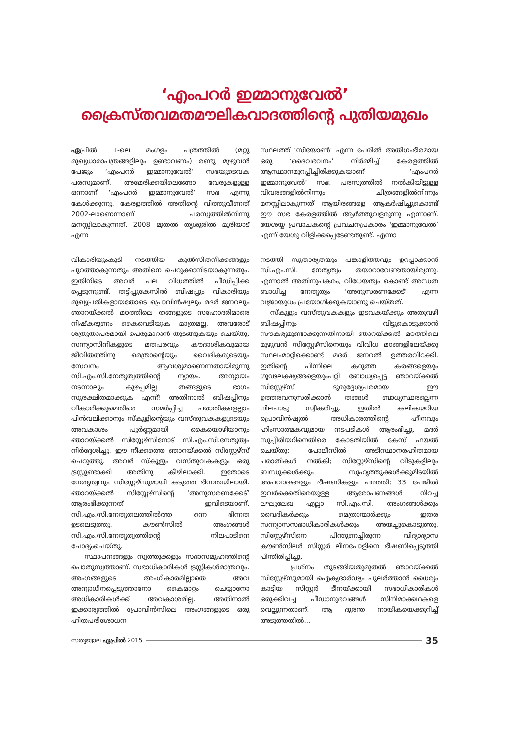‘എംപറർ ഇമ്മാനുവേൽ’
ക്രൈസ്തവമതമൗലികവാദത്തിന്റെ പുതിയമുഖം
ഏപ്രിൽ 1-ലെ മംഗളം പത്രത്തിൽ (മറ്റു മുഖ്യധാരാപത്രങ്ങളിലും ഉണ്ടാവണം) രണ്ടു മുഴുവൻ പേജും ‘എംപറർ ഇമ്മാനുവേൽ’ സഭയുടെവക പരസ്യമാണ്. അമേരിക്കയിലെങ്ങോ വേരുകളുള്ള ഒന്നാണ് ‘എംപറർ ഇമ്മാനുവേൽ’ സഭ എന്നു കേൾക്കുന്നു. കേരളത്തിൽ അതിന്റെ വിത്തുവീണത് 2002-ലാണെന്നാണ് പരസ്യത്തിൽനിന്നു മനസ്സിലാകുന്നത്. 2008 മുതൽ തൃശൂരിൽ മുരിയാട് എന്ന
സ്ഥലത്ത് ‘സിയോൺ’ എന്ന പേരിൽ അതിഗംഭീരമായ ഒരു ‘ദൈവഭവനം’ നിർമ്മിച്ച് കേരളത്തിൽ ആസ്ഥാനമുറപ്പിച്ചിരിക്കുകയാണ് ‘എംപറർ ഇമ്മാനുവേൽ’ സഭ. പരസ്യത്തിൽ നൽകിയിട്ടുള്ള വിവരങ്ങളിൽനിന്നും ചിത്രങ്ങളിൽനിന്നും മനസ്സിലാകുന്നത് ആയിരങ്ങളെ ആകർഷിച്ചുകൊണ്ട് ഈ സഭ കേരളത്തിൽ ആർത്തുവളരുന്നു എന്നാണ്. യേശയ്യ പ്രവാചകന്റെ പ്രവചനപ്രകാരം ‘ഇമ്മാനുവേൽ’ എന്ന് യേശു വിളിക്കപ്പെടേണ്ടതുണ്ട്. എന്നാ
വികാരിയുംകൂടി നടത്തിയ കുൽസിതനീക്കങ്ങളും പുറത്താകുന്നതും അതിനെ ചെറുക്കാനിടയാകുന്നതും. ഇതിനിടെ അവർ പല വിധത്തിൽ പീഡിപ്പിക്ക പ്പെടുന്നുണ്ട്. തട്ടിപ്പുകേസിൽ ബിഷപ്പും വികാരിയും മുഖ്യപ്രതികളായതോടെ പ്രൊവിൻഷ്യലും മദർ ജനറലും ഞാറയ്ക്കൽ മഠത്തിലെ തങ്ങളുടെ സഹോദരിമാരെ നിഷ്കരുണം കൈവെടിയുക മാത്രമല്ല, അവരോട് ശത്രുതാപരമായി പെരുമാറാൻ തുടങ്ങുകയും ചെയ്തു. സന്ന്യാസിനികളുടെ മതപരവും കൗദാശികവുമായ ജീവിതത്തിനു മെത്രാന്റെയും വൈദികരുടെയും സേവനം ആവശ്യമാണെന്നതായിരുന്നു സി.എം.സി.നേതൃത്വത്തിന്റെ ന്യായം. അന്യായം നടന്നാലും കുഴപ്പമില്ല തങ്ങളുടെ ഭാഗം സുരക്ഷിതമാക്കുക എന്ന്! അതിനാൽ ബിഷപ്പിനും വികാരിക്കുമെതിരെ സമർപ്പിച്ച പരാതികളെല്ലാം പിൻവലിക്കാനും സ്കൂളിന്റെയും വസ്തുവകകളുടെയും അവകാശം പൂർണ്ണമായി കൈയൊഴിയാനും ഞാറയ്ക്കൽ സിസ്റ്റേഴ്സിനോട് സി.എം.സി.നേതൃത്വം നിർദ്ദേശിച്ചു. ഈ നീക്കത്തെ ഞാറയ്ക്കൽ സിസ്റ്റേഴ്സ് ചെറുത്തു. അവർ സ്കൂളും വസ്തുവകകളും ഒരു ട്രസ്റ്റുണ്ടാക്കി അതിനു കീഴിലാക്കി. ഇതോടെ നേതൃത്വവും സിസ്റ്റേഴ്സുമായി കടുത്ത ഭിന്നതയിലായി. ഞാറയ്ക്കൽ സിസ്റ്റേഴ്സിന്റെ ‘അനുസരണക്കേട്’ ആരംഭിക്കുന്നത് ഇവിടെയാണ്. സി.എം.സി.നേതൃതലത്തിൽത്ത ന്നെ ഭിന്നത ഉടലെടുത്തു. കൗൺസിൽ അംഗങ്ങൾ സി.എം.സി.നേതൃത്വത്തിന്റെ നിലപാടിനെ ചോദ്യംചെയ്തു.
സ്ഥാപനങ്ങളും സ്വത്തുക്കളും സഭാസമൂഹത്തിന്റെ പൊതുസ്വത്താണ്. സഭാധികാരികൾ ട്രസ്റ്റികൾമാത്രവും. അംഗങ്ങളുടെ അംഗീകാരമില്ലാതെ അവ അന്യാധീനപ്പെടുത്താനോ കൈമാറ്റം ചെയ്യാനോ അധികാരികൾക്ക് അവകാശമില്ല. അതിനാൽ ഇക്കാര്യത്തിൽ പ്രോവിൻസിലെ അംഗങ്ങളുടെ ഒരു ഹിതപരിശോധന
നടത്തി സുതാര്യതയും പങ്കാളിത്തവും ഉറപ്പാക്കാൻ സി.എം.സി. നേതൃത്വം തയാറാവേണ്ടതായിരുന്നു. എന്നാൽ അതിനുപകരം, വിധേയത്വം കൊണ്ട് അന്ധത ബാധിച്ച നേതൃത്വം ‘അനുസരണക്കേട്’ എന്ന വജ്രായുധം പ്രയോഗിക്കുകയാണു ചെയ്തത്.
സ്കൂളും വസ്തുവകകളും ഇടവകയ്ക്കും അതുവഴി ബിഷപ്പിനും വിട്ടുകൊടുക്കാൻ സൗകര്യമുണ്ടാക്കുന്നതിനായി ഞാറയ്ക്കൽ മഠത്തിലെ മുഴുവൻ സിസ്റ്റേഴ്സിനെയും വിവിധ മഠങ്ങളിലേയ്ക്കു സ്ഥലംമാറ്റിക്കൊണ്ട് മദർ ജനറൽ ഉത്തരവിറക്കി. ഇതിന്റെ പിന്നിലെ കറുത്ത കരങ്ങളെയും ഗൂഢലക്ഷ്യങ്ങളെയുംപറ്റി ബോധ്യപ്പെട്ട ഞാറയ്ക്കൽ സിസ്റ്റേഴ്സ് ദുരുദ്ദേശ്യപരമായ ഈ ഉത്തരവനുസരിക്കാൻ തങ്ങൾ ബാധ്യസ്ഥരല്ലെന്ന നിലപാടു സ്വീകരിച്ചു. ഇതിൽ കലികയറിയ പ്രൊവിൻഷ്യൽ അധികാരത്തിന്റെ ഹീനവും ഹിംസാത്മകവുമായ നടപടികൾ ആരംഭിച്ചു. മദർ സുപ്പീരിയറിനെതിരെ കോടതിയിൽ കേസ് ഫയൽ ചെയ്തു; പോലീസിൽ അടിസ്ഥാനരഹിതമായ പരാതികൾ നൽകി; സിസ്റ്റേഴ്സിന്റെ വീടുകളിലും ബന്ധുക്കൾക്കും സുഹൃത്തുക്കൾക്കുമിടയിൽ അപവാദങ്ങളും ഭീഷണികളും പരത്തി; 33 പേജിൽ ഇവർക്കെതിരെയുള്ള ആരോപണങ്ങൾ നിറച്ച ലഘുലേഖ എല്ലാ സി.എം.സി. അംഗങ്ങൾക്കും വൈദികർക്കും മെത്രാന്മാർക്കും ഇതര സന്ന്യാസസഭാധികാരികൾക്കും അയച്ചുകൊടുത്തു. സിസ്റ്റേഴ്സിനെ പിന്തുണച്ചിരുന്ന വിദ്യാഭ്യാസ കൗൺസിലർ സിസ്റ്റർ ലീനപോളിനെ ഭീഷണിപ്പെടുത്തി പിന്തിരിപ്പിച്ചു.
പ്രശ്നം തുടങ്ങിയതുമുതൽ ഞാറയ്ക്കൽ സിസ്റ്റേഴ്സുമായി ഐക്യദാർഢ്യം പുലർത്താൻ ധൈര്യം കാട്ടിയ സിസ്റ്റർ ടീനയ്ക്കായി സഭാധികാരികൾ ഒരുക്കിവച്ച പീഡാനുഭവങ്ങൾ സിനിമാക്കഥകളെ വെല്ലുന്നതാണ്. ആ ദുരന്ത നായികയെക്കുറിച്ച് അടുത്തതിൽ...
സത്യജ്വാല ഏപ്രിൽ 2015 35